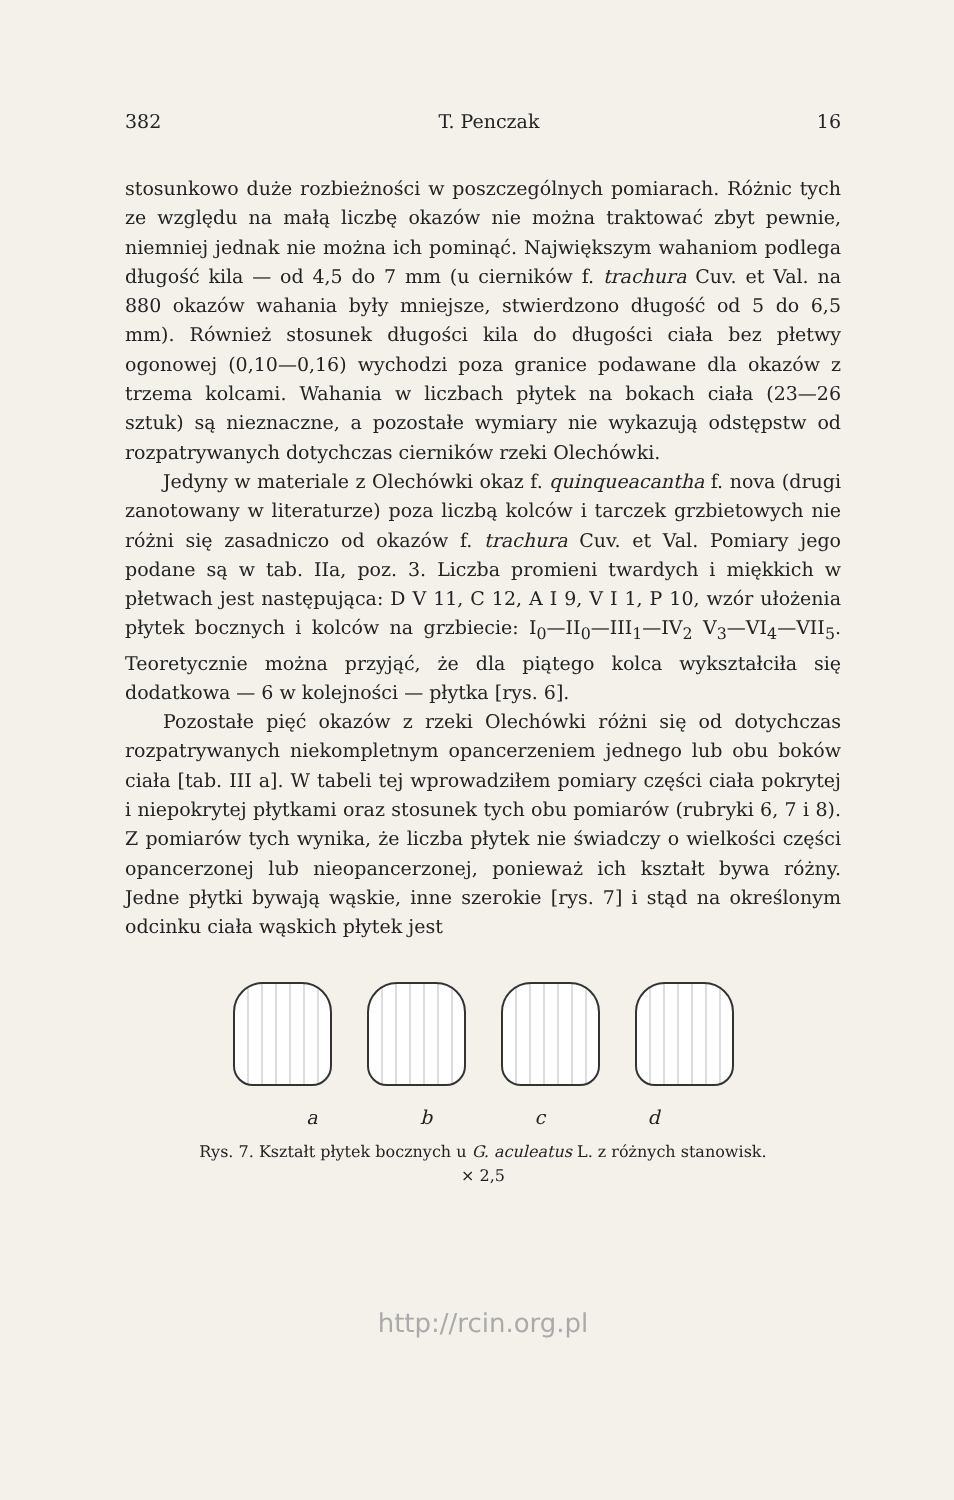382 T. Penczak 16
stosunkowo duże rozbieżności w poszczególnych pomiarach. Różnic tych ze względu na małą liczbę okazów nie można traktować zbyt pewnie, niemniej jednak nie można ich pominąć. Największym wahaniom podlega długość kila — od 4,5 do 7 mm (u cierników f. trachura Cuv. et Val. na 880 okazów wahania były mniejsze, stwierdzono długość od 5 do 6,5 mm). Również stosunek długości kila do długości ciała bez płetwy ogonowej (0,10—0,16) wychodzi poza granice podawane dla okazów z trzema kolcami. Wahania w liczbach płytek na bokach ciała (23—26 sztuk) są nieznaczne, a pozostałe wymiary nie wykazują odstępstw od rozpatrywanych dotychczas cierników rzeki Olechówki.
Jedyny w materiale z Olechówki okaz f. quinqueacantha f. nova (drugi zanotowany w literaturze) poza liczbą kolców i tarczek grzbietowych nie różni się zasadniczo od okazów f. trachura Cuv. et Val. Pomiary jego podane są w tab. IIa, poz. 3. Liczba promieni twardych i miękkich w płetwach jest następująca: D V 11, C 12, A I 9, V I 1, P 10, wzór ułożenia płytek bocznych i kolców na grzbiecie: I<sub>0</sub>—II<sub>0</sub>—III<sub>1</sub>—IV<sub>2</sub> V<sub>3</sub>—VI<sub>4</sub>—VII<sub>5</sub>. Teoretycznie można przyjąć, że dla piątego kolca wykształciła się dodatkowa — 6 w kolejności — płytka [rys. 6].
Pozostałe pięć okazów z rzeki Olechówki różni się od dotychczas rozpatrywanych niekompletnym opancerzeniem jednego lub obu boków ciała [tab. III a]. W tabeli tej wprowadziłem pomiary części ciała pokrytej i niepokrytej płytkami oraz stosunek tych obu pomiarów (rubryki 6, 7 i 8). Z pomiarów tych wynika, że liczba płytek nie świadczy o wielkości części opancerzonej lub nieopancerzonej, ponieważ ich kształt bywa różny. Jedne płytki bywają wąskie, inne szerokie [rys. 7] i stąd na określonym odcinku ciała wąskich płytek jest
a b c d
Rys. 7. Kształt płytek bocznych u G. aculeatus L. z różnych stanowisk.
× 2,5
http://rcin.org.pl